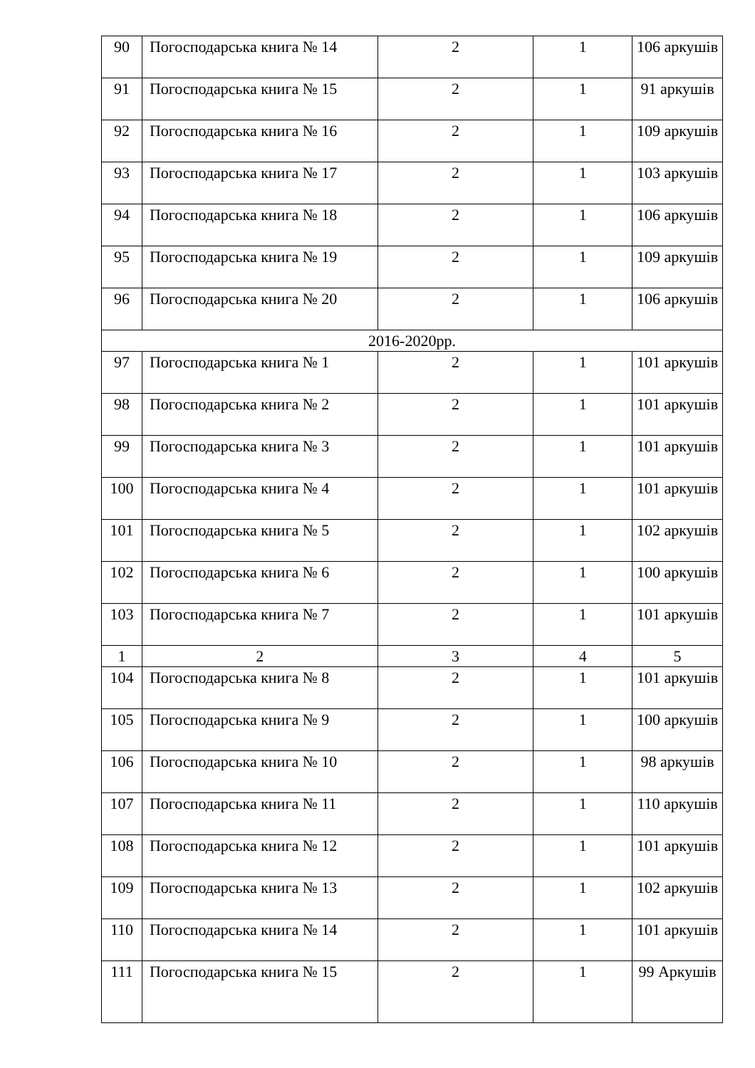| 90 | Погосподарська книга № 14 | 2 | 1 | 106 аркушів |
| 91 | Погосподарська книга № 15 | 2 | 1 | 91 аркушів |
| 92 | Погосподарська книга № 16 | 2 | 1 | 109 аркушів |
| 93 | Погосподарська книга № 17 | 2 | 1 | 103 аркушів |
| 94 | Погосподарська книга № 18 | 2 | 1 | 106 аркушів |
| 95 | Погосподарська книга № 19 | 2 | 1 | 109 аркушів |
| 96 | Погосподарська книга № 20 | 2 | 1 | 106 аркушів |
| 2016-2020рр. | | | | |
| 97 | Погосподарська книга № 1 | 2 | 1 | 101 аркушів |
| 98 | Погосподарська книга № 2 | 2 | 1 | 101 аркушів |
| 99 | Погосподарська книга № 3 | 2 | 1 | 101 аркушів |
| 100 | Погосподарська книга № 4 | 2 | 1 | 101 аркушів |
| 101 | Погосподарська книга № 5 | 2 | 1 | 102 аркушів |
| 102 | Погосподарська книга № 6 | 2 | 1 | 100 аркушів |
| 103 | Погосподарська книга № 7 | 2 | 1 | 101 аркушів |
| 1 | 2 | 3 | 4 | 5 |
| 104 | Погосподарська книга № 8 | 2 | 1 | 101 аркушів |
| 105 | Погосподарська книга № 9 | 2 | 1 | 100 аркушів |
| 106 | Погосподарська книга № 10 | 2 | 1 | 98 аркушів |
| 107 | Погосподарська книга № 11 | 2 | 1 | 110 аркушів |
| 108 | Погосподарська книга № 12 | 2 | 1 | 101 аркушів |
| 109 | Погосподарська книга № 13 | 2 | 1 | 102 аркушів |
| 110 | Погосподарська книга № 14 | 2 | 1 | 101 аркушів |
| 111 | Погосподарська книга № 15 | 2 | 1 | 99 Аркушів |